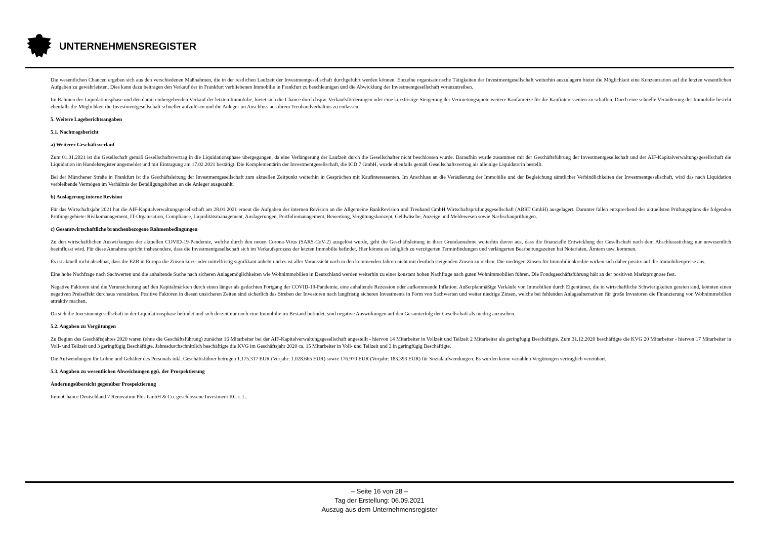UNTERNEHMENSREGISTER
Die wesentlichen Chancen ergeben sich aus den verschiedenen Maßnahmen, die in der restlichen Laufzeit der Investmentgesellschaft durchgeführt werden können. Einzelne organisatorische Tätigkeiten der Investmentgesellschaft weiterhin auszulagern bietet die Möglichkeit eine Konzentration auf die letzten wesentlichen Aufgaben zu gewährleisten. Dies kann dazu beitragen den Verkauf der in Frankfurt verbliebenen Immobilie in Frankfurt zu beschleunigen und die Abwicklung der Investmentgesellschaft voranzutreiben.
Im Rahmen der Liquidationsphase und den damit einhergehenden Verkauf der letzten Immobilie, bietet sich die Chance durch bspw. Verkaufsförderungen oder eine kurzfristige Steigerung der Vermietungsquote weitere Kaufanreize für die Kaufinteressenten zu schaffen. Durch eine schnelle Veräußerung der Immobilie besteht ebenfalls die Möglichkeit die Investmentgesellschaft schneller aufzulösen und die Anleger im Anschluss aus ihrem Treuhandverhältnis zu entlassen.
5. Weitere Lageberichtsangaben
5.1. Nachtragsbericht
a) Weiterer Geschäftsverlauf
Zum 01.01.2021 ist die Gesellschaft gemäß Gesellschaftsvertrag in die Liquidationsphase übergegangen, da eine Verlängerung der Laufzeit durch die Gesellschafter nicht beschlossen wurde. Daraufhin wurde zusammen mit der Geschäftsführung der Investmentgesellschaft und der AIF-Kapitalverwaltungsgesellschaft die Liquidation im Handelsregister angemeldet und mit Eintragung am 17.02.2021 bestätigt. Die Komplementärin der Investmentgesellschaft, die ICD 7 GmbH, wurde ebenfalls gemäß Gesellschaftsvertrag als alleinige Liquidatorin bestellt.
Bei der Münchener Straße in Frankfurt ist die Geschäftsleitung der Investmentgesellschaft zum aktuellen Zeitpunkt weiterhin in Gesprächen mit Kaufinteressenten. Im Anschluss an die Veräußerung der Immobilie und der Begleichung sämtlicher Verbindlichkeiten der Investmentgesellschaft, wird das nach Liquidation verbleibende Vermögen im Verhältnis der Beteiligungshöhen an die Anleger ausgezahlt.
b) Auslagerung interne Revision
Für das Wirtschaftsjahr 2021 hat die AIF-Kapitalverwaltungsgesellschaft am 28.01.2021 erneut die Aufgaben der internen Revision an die Allgemeine BankRevision und Treuhand GmbH Wirtschaftsprüfungsgesellschaft (ABRT GmbH) ausgelagert. Darunter fallen entsprechend des aktuellsten Prüfungsplans die folgenden Prüfungsgebiete: Risikomanagement, IT-Organisation, Compliance, Liquiditätsmanagement, Auslagerungen, Portfoliomanagement, Bewertung, Vergütungskonzept, Geldwäsche, Anzeige und Meldewesen sowie Nachschauprüfungen.
c) Gesamtwirtschaftliche branchenbezogene Rahmenbedingungen
Zu den wirtschaftlichen Auswirkungen der aktuellen COVID-19-Pandemie, welche durch den neuen Corona-Virus (SARS-CoV-2) ausgelöst wurde, geht die Geschäftsleitung in ihrer Grundannahme weiterhin davon aus, dass die finanzielle Entwicklung der Gesellschaft nach dem Abschlussstichtag nur unwesentlich beeinflusst wird. Für diese Annahme spricht insbesondere, dass die Investmentgesellschaft sich im Verkaufsprozess der letzten Immobilie befindet. Hier könnte es lediglich zu verzögerten Terminfindungen und verlängerten Bearbeitungszeiten bei Notariaten, Ämtern usw. kommen.
Es ist aktuell nicht absehbar, dass die EZB in Europa die Zinsen kurz- oder mittelfristig signifikant anhebt und es ist aller Voraussicht nach in den kommenden Jahren nicht mit deutlich steigenden Zinsen zu rechen. Die niedrigen Zinsen für Immobilienkredite wirken sich daher positiv auf die Immobilienpreise aus.
Eine hohe Nachfrage nach Sachwerten und die anhaltende Suche nach sicheren Anlagemöglichkeiten wie Wohnimmobilien in Deutschland werden weiterhin zu einer konstant hohen Nachfrage nach guten Wohnimmobilien führen. Die Fondsgeschäftsführung hält an der positiven Marktprognose fest.
Negative Faktoren sind die Verunsicherung auf den Kapitalmärkten durch einen länger als gedachten Fortgang der COVID-19-Pandemie, eine anhaltende Rezession oder aufkommende Inflation. Außerplanmäßige Verkäufe von Immobilien durch Eigentümer, die in wirtschaftliche Schwierigkeiten geraten sind, könnten einen negativen Preiseffekt durchaus verstärken. Positive Faktoren in diesen unsicheren Zeiten sind sicherlich das Streben der Investoren nach langfristig sicheren Investments in Form von Sachwerten und weiter niedrige Zinsen, welche bei fehlenden Anlagealternativen für große Investoren die Finanzierung von Wohnimmobilien attraktiv machen.
Da sich die Investmentgesellschaft in der Liquidationsphase befindet und sich derzeit nur noch eine Immobilie im Bestand befindet, sind negative Auswirkungen auf den Gesamterfolg der Gesellschaft als niedrig anzusehen.
5.2. Angaben zu Vergütungen
Zu Beginn des Geschäftsjahres 2020 waren (ohne die Geschäftsführung) zunächst 16 Mitarbeiter bei der AIF-Kapitalverwaltungsgesellschaft angestellt - hiervon 14 Mitarbeiter in Vollzeit und Teilzeit 2 Mitarbeiter als geringfügig Beschäftigte. Zum 31.12.2020 beschäftigte die KVG 20 Mitarbeiter - hiervon 17 Mitarbeiter in Voll- und Teilzeit und 3 geringfügig Beschäftigte. Jahresdurchschnittlich beschäftigte die KVG im Geschäftsjahr 2020 ca. 15 Mitarbeiter in Voll- und Teilzeit und 3 in geringfügig Beschäftigte.
Die Aufwendungen für Löhne und Gehälter des Personals inkl. Geschäftsführer betrugen 1.175.317 EUR (Vorjahr: 1.028.665 EUR) sowie 176.970 EUR (Vorjahr: 183.393 EUR) für Sozialaufwendungen. Es wurden keine variablen Vergütungen vertraglich vereinbart.
5.3. Angaben zu wesentlichen Abweichungen ggü. der Prospektierung
Änderungsübersicht gegenüber Prospektierung
ImmoChance Deutschland 7 Renovation Plus GmbH & Co. geschlossene Investment KG i. L.
– Seite 16 von 28 –
Tag der Erstellung: 06.09.2021
Auszug aus dem Unternehmensregister